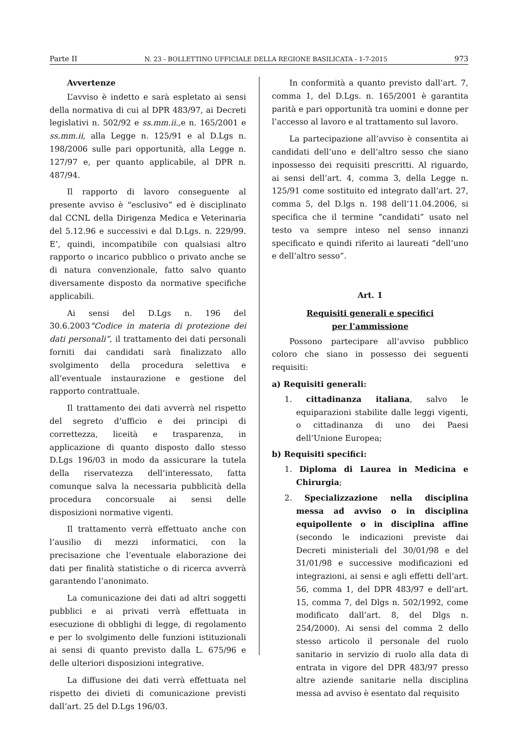Parte II N. 23 - BOLLETTINO UFFICIALE DELLA REGIONE BASILICATA - 1-7-2015 973
Avvertenze
L’avviso è indetto e sarà espletato ai sensi della normativa di cui al DPR 483/97, ai Decreti legislativi n. 502/92 e ss.mm.ii.,e n. 165/2001 e ss.mm.ii, alla Legge n. 125/91 e al D.Lgs n. 198/2006 sulle pari opportunità, alla Legge n. 127/97 e, per quanto applicabile, al DPR n. 487/94.
Il rapporto di lavoro conseguente al presente avviso è “esclusivo” ed è disciplinato dal CCNL della Dirigenza Medica e Veterinaria del 5.12.96 e successivi e dal D.Lgs. n. 229/99. E’, quindi, incompatibile con qualsiasi altro rapporto o incarico pubblico o privato anche se di natura convenzionale, fatto salvo quanto diversamente disposto da normative specifiche applicabili.
Ai sensi del D.Lgs n. 196 del 30.6.2003“Codice in materia di protezione dei dati personali”, il trattamento dei dati personali forniti dai candidati sarà finalizzato allo svolgimento della procedura selettiva e all’eventuale instaurazione e gestione del rapporto contrattuale.
Il trattamento dei dati avverrà nel rispetto del segreto d’ufficio e dei principi di correttezza, liceità e trasparenza, in applicazione di quanto disposto dallo stesso D.Lgs 196/03 in modo da assicurare la tutela della riservatezza dell’interessato, fatta comunque salva la necessaria pubblicità della procedura concorsuale ai sensi delle disposizioni normative vigenti.
Il trattamento verrà effettuato anche con l’ausilio di mezzi informatici, con la precisazione che l’eventuale elaborazione dei dati per finalità statistiche o di ricerca avverrà garantendo l’anonimato.
La comunicazione dei dati ad altri soggetti pubblici e ai privati verrà effettuata in esecuzione di obblighi di legge, di regolamento e per lo svolgimento delle funzioni istituzionali ai sensi di quanto previsto dalla L. 675/96 e delle ulteriori disposizioni integrative.
La diffusione dei dati verrà effettuata nel rispetto dei divieti di comunicazione previsti dall’art. 25 del D.Lgs 196/03.
In conformità a quanto previsto dall’art. 7, comma 1, del D.Lgs. n. 165/2001 è garantita parità e pari opportunità tra uomini e donne per l’accesso al lavoro e al trattamento sul lavoro.
La partecipazione all’avviso è consentita ai candidati dell’uno e dell’altro sesso che siano inpossesso dei requisiti prescritti. Al riguardo, ai sensi dell’art. 4, comma 3, della Legge n. 125/91 come sostituito ed integrato dall’art. 27, comma 5, del D.lgs n. 198 dell’11.04.2006, si specifica che il termine “candidati” usato nel testo va sempre inteso nel senso innanzi specificato e quindi riferito ai laureati “dell’uno e dell’altro sesso”.
Art. 1
Requisiti generali e specifici
per l’ammissione
Possono partecipare all’avviso pubblico coloro che siano in possesso dei seguenti requisiti:
a) Requisiti generali:
1. cittadinanza italiana, salvo le equiparazioni stabilite dalle leggi vigenti, o cittadinanza di uno dei Paesi dell’Unione Europea;
b) Requisiti specifici:
1. Diploma di Laurea in Medicina e Chirurgia;
2. Specializzazione nella disciplina messa ad avviso o in disciplina equipollente o in disciplina affine (secondo le indicazioni previste dai Decreti ministeriali del 30/01/98 e del 31/01/98 e successive modificazioni ed integrazioni, ai sensi e agli effetti dell’art. 56, comma 1, del DPR 483/97 e dell’art. 15, comma 7, del Dlgs n. 502/1992, come modificato dall’art. 8, del Dlgs n. 254/2000). Ai sensi del comma 2 dello stesso articolo il personale del ruolo sanitario in servizio di ruolo alla data di entrata in vigore del DPR 483/97 presso altre aziende sanitarie nella disciplina messa ad avviso è esentato dal requisito